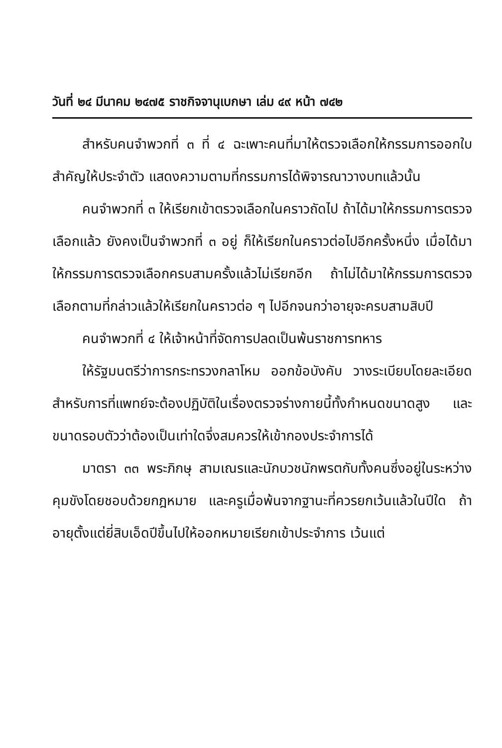วันที่ ๒๔ มีนาคม ๒๔๗๕ ราชกิจจานุเบกษา เล่ม ๔๙ หน้า ๗๔๒
สำหรับคนจำพวกที่ ๓ ที่ ๔ ฉะเพาะคนที่มาให้ตรวจเลือกให้กรรมการออกใบสำคัญให้ประจำตัว แสดงความตามที่กรรมการได้พิจารณาวางบทแล้วนั้น
คนจำพวกที่ ๓ ให้เรียกเข้าตรวจเลือกในคราวถัดไป ถ้าได้มาให้กรรมการตรวจเลือกแล้ว ยังคงเป็นจำพวกที่ ๓ อยู่ ก็ให้เรียกในคราวต่อไปอีกครั้งหนึ่ง เมื่อได้มาให้กรรมการตรวจเลือกครบสามครั้งแล้วไม่เรียกอีก ถ้าไม่ได้มาให้กรรมการตรวจเลือกตามที่กล่าวแล้วให้เรียกในคราวต่อ ๆ ไปอีกจนกว่าอายุจะครบสามสิบปี
คนจำพวกที่ ๔ ให้เจ้าหน้าที่จัดการปลดเป็นพ้นราชการทหาร
ให้รัฐมนตรีว่าการกระทรวงกลาโหม ออกข้อบังคับ วางระเบียบโดยละเอียด สำหรับการที่แพทย์จะต้องปฏิบัติในเรื่องตรวจร่างกายนี้ทั้งกำหนดขนาดสูง และขนาดรอบตัวว่าต้องเป็นเท่าใดจึ่งสมควรให้เข้ากองประจำการได้
มาตรา ๓๓ พระภิกษุ สามเณรและนักบวชนักพรตกับทั้งคนซึ่งอยู่ในระหว่างคุมขังโดยชอบด้วยกฎหมาย และครูเมื่อพ้นจากฐานะที่ควรยกเว้นแล้วในปีใด ถ้าอายุตั้งแต่ยี่สิบเอ็ดปีขึ้นไปให้ออกหมายเรียกเข้าประจำการ เว้นแต่